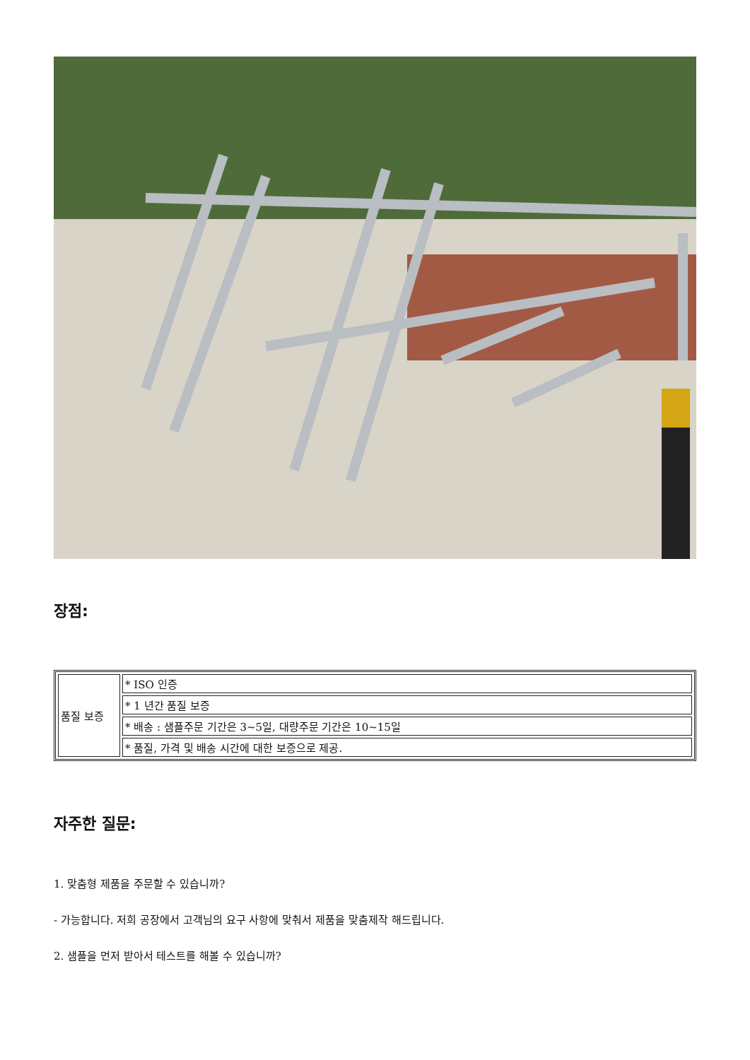장점:
| 품질 보증 | * ISO 인증 |
| | * 1 년간 품질 보증 |
| | * 배송 : 샘플주문 기간은 3~5일, 대량주문 기간은 10~15일 |
| | * 품질, 가격 및 배송 시간에 대한 보증으로 제공. |
자주한 질문:
1. 맞춤형 제품을 주문할 수 있습니까?
- 가능합니다. 저희 공장에서 고객님의 요구 사항에 맞춰서 제품을 맞춤제작 해드립니다.
2. 샘플을 먼저 받아서 테스트를 해볼 수 있습니까?